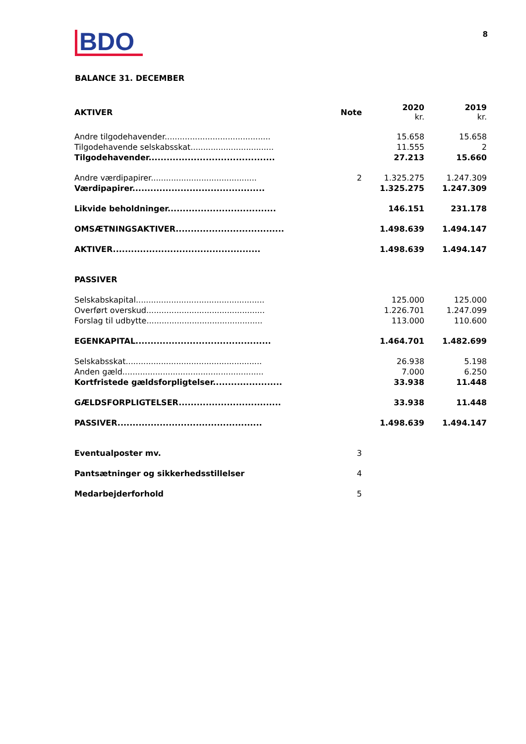BDO
8
BALANCE 31. DECEMBER
| AKTIVER | Note | 2020 kr. | 2019 kr. |
| --- | --- | --- | --- |
| Andre tilgodehavender.......................................... | | 15.658 | 15.658 |
| Tilgodehavende selskabsskat................................. | | 11.555 | 2 |
| Tilgodehavender.......................................... | | 27.213 | 15.660 |
| Andre værdipapirer.......................................... | 2 | 1.325.275 | 1.247.309 |
| Værdipapirer............................................ | | 1.325.275 | 1.247.309 |
| Likvide beholdninger.................................... | | 146.151 | 231.178 |
| OMSÆTNINGSAKTIVER.................................... | | 1.498.639 | 1.494.147 |
| AKTIVER................................................. | | 1.498.639 | 1.494.147 |
| PASSIVER | | | |
| Selskabskapital................................................... | | 125.000 | 125.000 |
| Overført overskud............................................... | | 1.226.701 | 1.247.099 |
| Forslag til udbytte.............................................. | | 113.000 | 110.600 |
| EGENKAPITAL............................................. | | 1.464.701 | 1.482.699 |
| Selskabsskat...................................................... | | 26.938 | 5.198 |
| Anden gæld........................................................ | | 7.000 | 6.250 |
| Kortfristede gældsforpligtelser....................... | | 33.938 | 11.448 |
| GÆLDSFORPLIGTELSER.................................. | | 33.938 | 11.448 |
| PASSIVER................................................ | | 1.498.639 | 1.494.147 |
| Eventualposter mv. | 3 | | |
| Pantsætninger og sikkerhedsstillelser | 4 | | |
| Medarbejderforhold | 5 | | |